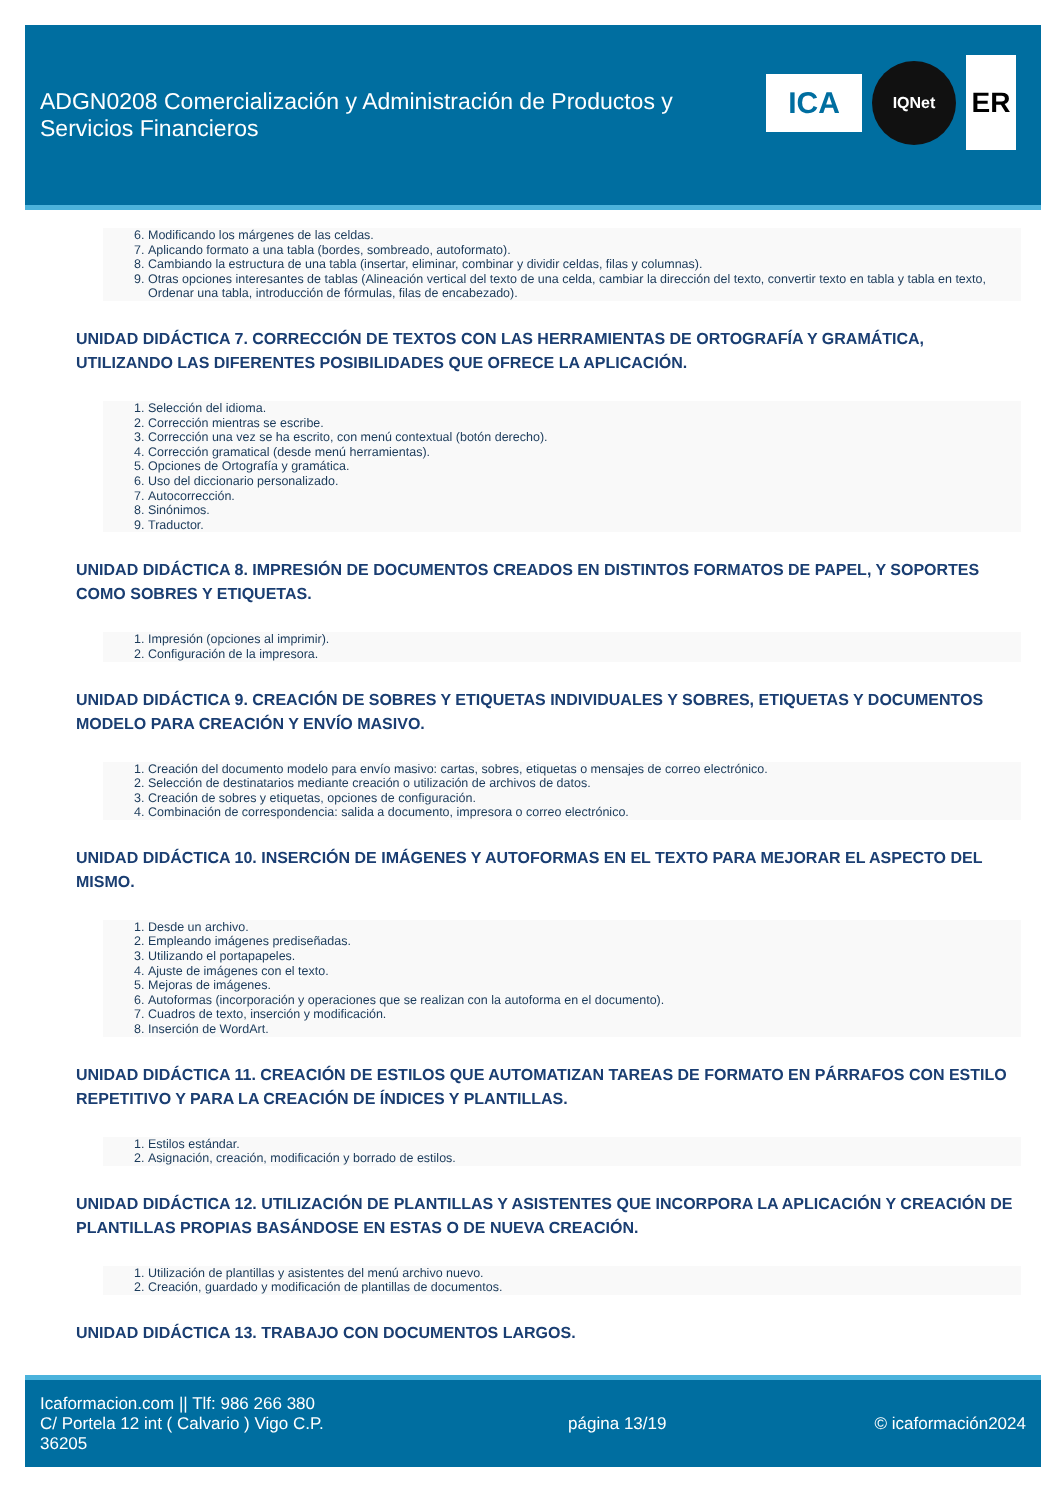ADGN0208 Comercialización y Administración de Productos y Servicios Financieros
ICA
IQNet
ER
6. Modificando los márgenes de las celdas.
7. Aplicando formato a una tabla (bordes, sombreado, autoformato).
8. Cambiando la estructura de una tabla (insertar, eliminar, combinar y dividir celdas, filas y columnas).
9. Otras opciones interesantes de tablas (Alineación vertical del texto de una celda, cambiar la dirección del texto, convertir texto en tabla y tabla en texto, Ordenar una tabla, introducción de fórmulas, filas de encabezado).
UNIDAD DIDÁCTICA 7. CORRECCIÓN DE TEXTOS CON LAS HERRAMIENTAS DE ORTOGRAFÍA Y GRAMÁTICA, UTILIZANDO LAS DIFERENTES POSIBILIDADES QUE OFRECE LA APLICACIÓN.
1. Selección del idioma.
2. Corrección mientras se escribe.
3. Corrección una vez se ha escrito, con menú contextual (botón derecho).
4. Corrección gramatical (desde menú herramientas).
5. Opciones de Ortografía y gramática.
6. Uso del diccionario personalizado.
7. Autocorrección.
8. Sinónimos.
9. Traductor.
UNIDAD DIDÁCTICA 8. IMPRESIÓN DE DOCUMENTOS CREADOS EN DISTINTOS FORMATOS DE PAPEL, Y SOPORTES COMO SOBRES Y ETIQUETAS.
1. Impresión (opciones al imprimir).
2. Configuración de la impresora.
UNIDAD DIDÁCTICA 9. CREACIÓN DE SOBRES Y ETIQUETAS INDIVIDUALES Y SOBRES, ETIQUETAS Y DOCUMENTOS MODELO PARA CREACIÓN Y ENVÍO MASIVO.
1. Creación del documento modelo para envío masivo: cartas, sobres, etiquetas o mensajes de correo electrónico.
2. Selección de destinatarios mediante creación o utilización de archivos de datos.
3. Creación de sobres y etiquetas, opciones de configuración.
4. Combinación de correspondencia: salida a documento, impresora o correo electrónico.
UNIDAD DIDÁCTICA 10. INSERCIÓN DE IMÁGENES Y AUTOFORMAS EN EL TEXTO PARA MEJORAR EL ASPECTO DEL MISMO.
1. Desde un archivo.
2. Empleando imágenes prediseñadas.
3. Utilizando el portapapeles.
4. Ajuste de imágenes con el texto.
5. Mejoras de imágenes.
6. Autoformas (incorporación y operaciones que se realizan con la autoforma en el documento).
7. Cuadros de texto, inserción y modificación.
8. Inserción de WordArt.
UNIDAD DIDÁCTICA 11. CREACIÓN DE ESTILOS QUE AUTOMATIZAN TAREAS DE FORMATO EN PÁRRAFOS CON ESTILO REPETITIVO Y PARA LA CREACIÓN DE ÍNDICES Y PLANTILLAS.
1. Estilos estándar.
2. Asignación, creación, modificación y borrado de estilos.
UNIDAD DIDÁCTICA 12. UTILIZACIÓN DE PLANTILLAS Y ASISTENTES QUE INCORPORA LA APLICACIÓN Y CREACIÓN DE PLANTILLAS PROPIAS BASÁNDOSE EN ESTAS O DE NUEVA CREACIÓN.
1. Utilización de plantillas y asistentes del menú archivo nuevo.
2. Creación, guardado y modificación de plantillas de documentos.
UNIDAD DIDÁCTICA 13. TRABAJO CON DOCUMENTOS LARGOS.
Icaformacion.com || Tlf: 986 266 380
C/ Portela 12 int ( Calvario ) Vigo C.P. 36205
página 13/19 © icaformación2024